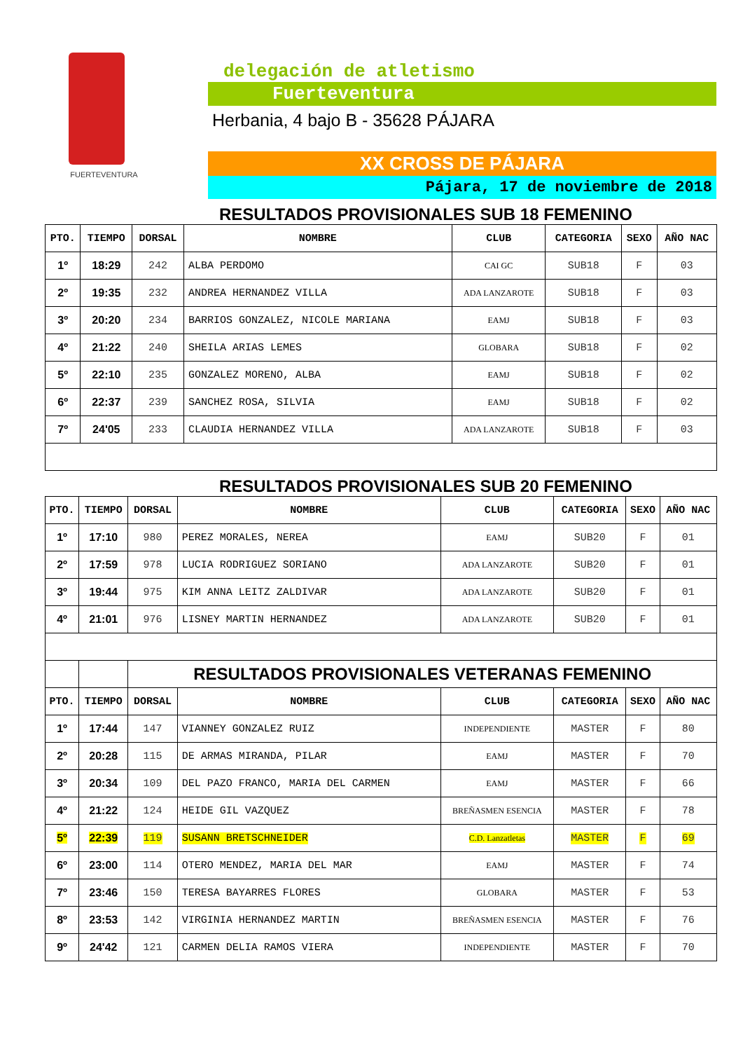FUERTEVENTURA
delegación de atletismo
Fuerteventura
Herbania, 4 bajo B - 35628 PÁJARA
XX CROSS DE PÁJARA
Pájara, 17 de noviembre de 2018
RESULTADOS PROVISIONALES SUB 18 FEMENINO
| PTO. | TIEMPO | DORSAL | NOMBRE | CLUB | CATEGORIA | SEXO | AÑO NAC |
| --- | --- | --- | --- | --- | --- | --- | --- |
| 1º | 18:29 | 242 | ALBA PERDOMO | CAI GC | SUB18 | F | 03 |
| 2º | 19:35 | 232 | ANDREA HERNANDEZ VILLA | ADA LANZAROTE | SUB18 | F | 03 |
| 3º | 20:20 | 234 | BARRIOS GONZALEZ, NICOLE MARIANA | EAMJ | SUB18 | F | 03 |
| 4º | 21:22 | 240 | SHEILA ARIAS LEMES | GLOBARA | SUB18 | F | 02 |
| 5º | 22:10 | 235 | GONZALEZ MORENO, ALBA | EAMJ | SUB18 | F | 02 |
| 6º | 22:37 | 239 | SANCHEZ ROSA, SILVIA | EAMJ | SUB18 | F | 02 |
| 7º | 24'05 | 233 | CLAUDIA HERNANDEZ VILLA | ADA LANZAROTE | SUB18 | F | 03 |
RESULTADOS PROVISIONALES SUB 20 FEMENINO
| PTO. | TIEMPO | DORSAL | NOMBRE | CLUB | CATEGORIA | SEXO | AÑO NAC |
| --- | --- | --- | --- | --- | --- | --- | --- |
| 1º | 17:10 | 980 | PEREZ MORALES, NEREA | EAMJ | SUB20 | F | 01 |
| 2º | 17:59 | 978 | LUCIA RODRIGUEZ SORIANO | ADA LANZAROTE | SUB20 | F | 01 |
| 3º | 19:44 | 975 | KIM ANNA LEITZ ZALDIVAR | ADA LANZAROTE | SUB20 | F | 01 |
| 4º | 21:01 | 976 | LISNEY MARTIN HERNANDEZ | ADA LANZAROTE | SUB20 | F | 01 |
| | | RESULTADOS PROVISIONALES VETERANAS FEMENINO | | | | | |
| PTO. | TIEMPO | DORSAL | NOMBRE | CLUB | CATEGORIA | SEXO | AÑO NAC |
| 1º | 17:44 | 147 | VIANNEY GONZALEZ RUIZ | INDEPENDIENTE | MASTER | F | 80 |
| 2º | 20:28 | 115 | DE ARMAS MIRANDA, PILAR | EAMJ | MASTER | F | 70 |
| 3º | 20:34 | 109 | DEL PAZO FRANCO, MARIA DEL CARMEN | EAMJ | MASTER | F | 66 |
| 4º | 21:22 | 124 | HEIDE GIL VAZQUEZ | BREÑASMEN ESENCIA | MASTER | F | 78 |
| 5º | 22:39 | 119 | SUSANN BRETSCHNEIDER | C.D. Lanzatletas | MASTER | F | 69 |
| 6º | 23:00 | 114 | OTERO MENDEZ, MARIA DEL MAR | EAMJ | MASTER | F | 74 |
| 7º | 23:46 | 150 | TERESA BAYARRES FLORES | GLOBARA | MASTER | F | 53 |
| 8º | 23:53 | 142 | VIRGINIA HERNANDEZ MARTIN | BREÑASMEN ESENCIA | MASTER | F | 76 |
| 9º | 24'42 | 121 | CARMEN DELIA RAMOS VIERA | INDEPENDIENTE | MASTER | F | 70 |